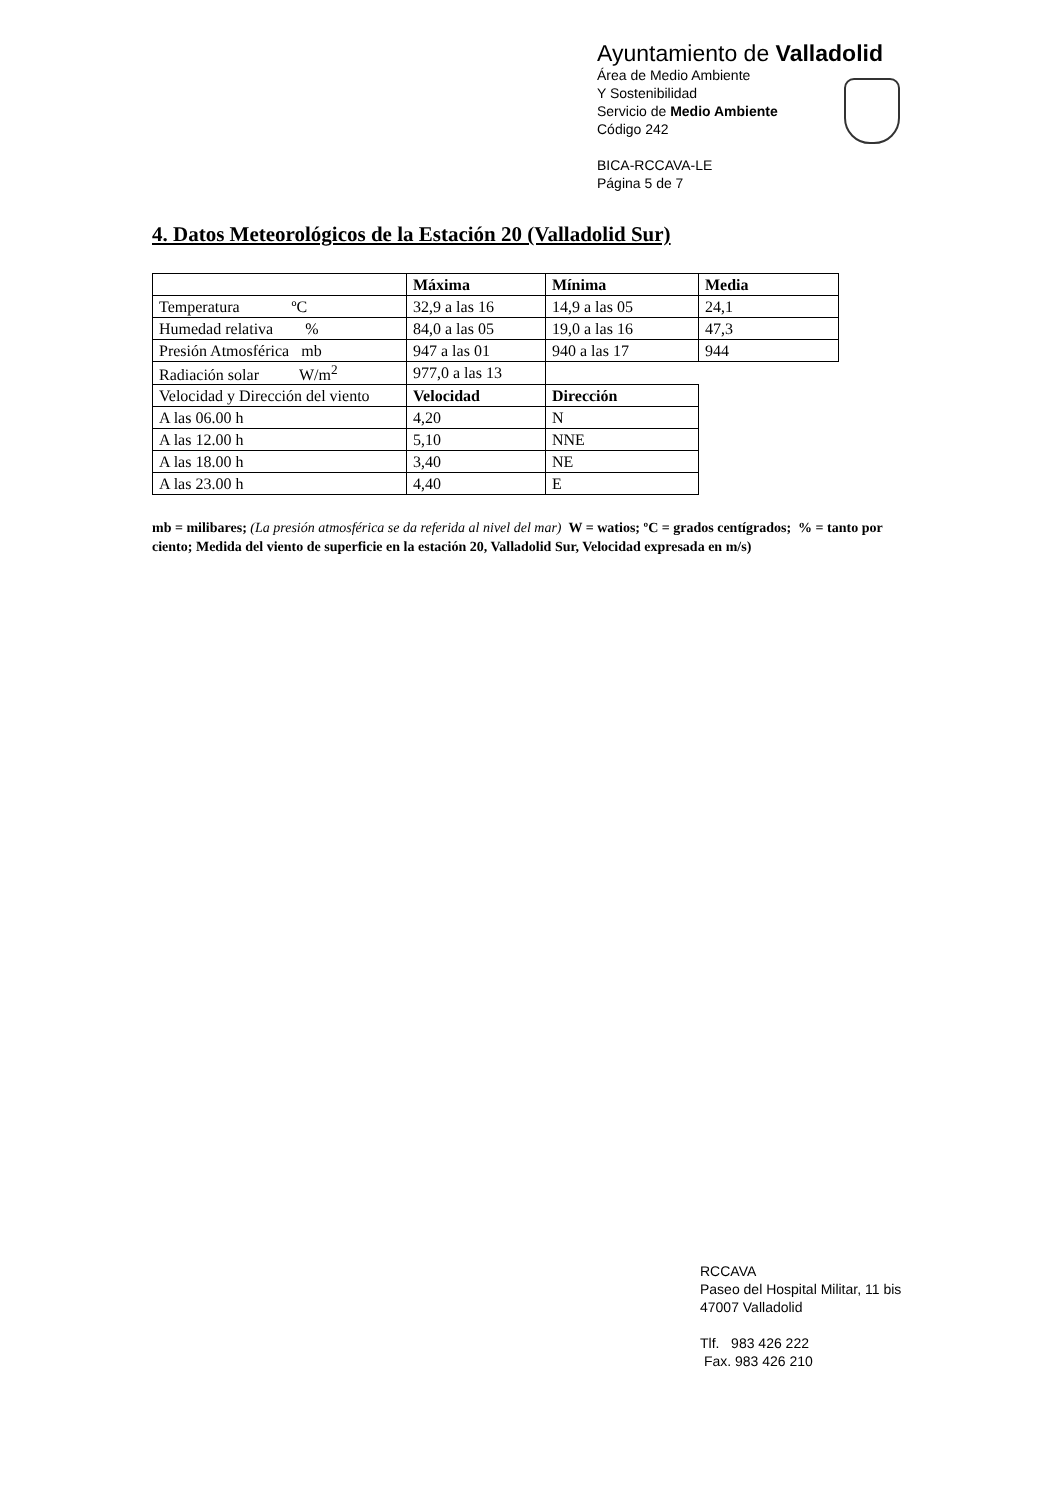Ayuntamiento de Valladolid
Área de Medio Ambiente
Y Sostenibilidad
Servicio de Medio Ambiente
Código 242
BICA-RCCAVA-LE
Página 5 de 7
4. Datos Meteorológicos de la Estación 20 (Valladolid Sur)
| | Máxima | Mínima | Media |
| --- | --- | --- | --- |
| Temperatura ºC | 32,9 a las 16 | 14,9 a las 05 | 24,1 |
| Humedad relativa % | 84,0 a las 05 | 19,0 a las 16 | 47,3 |
| Presión Atmosférica mb | 947 a las 01 | 940 a las 17 | 944 |
| Radiación solar W/m<sup>2</sup> | 977,0 a las 13 | | |
| Velocidad y Dirección del viento | Velocidad | Dirección | |
| A las 06.00 h | 4,20 | N | |
| A las 12.00 h | 5,10 | NNE | |
| A las 18.00 h | 3,40 | NE | |
| A las 23.00 h | 4,40 | E | |
mb = milibares; (La presión atmosférica se da referida al nivel del mar) W = watios; ºC = grados centígrados; % = tanto por ciento; Medida del viento de superficie en la estación 20, Valladolid Sur, Velocidad expresada en m/s)
RCCAVA
Paseo del Hospital Militar, 11 bis
47007 Valladolid
Tlf. 983 426 222
Fax. 983 426 210